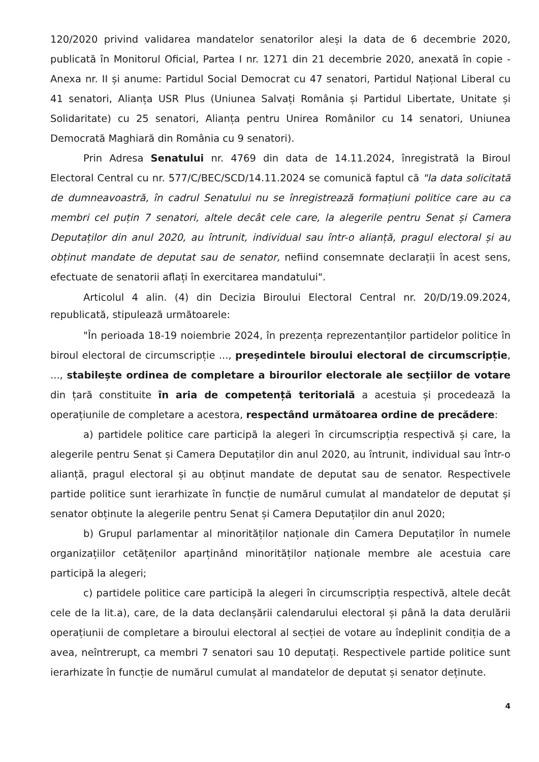120/2020 privind validarea mandatelor senatorilor aleși la data de 6 decembrie 2020, publicată în Monitorul Oficial, Partea I nr. 1271 din 21 decembrie 2020, anexată în copie - Anexa nr. II și anume: Partidul Social Democrat cu 47 senatori, Partidul Național Liberal cu 41 senatori, Alianța USR Plus (Uniunea Salvați România și Partidul Libertate, Unitate și Solidaritate) cu 25 senatori, Alianța pentru Unirea Românilor cu 14 senatori, Uniunea Democrată Maghiară din România cu 9 senatori).
Prin Adresa Senatului nr. 4769 din data de 14.11.2024, înregistrată la Biroul Electoral Central cu nr. 577/C/BEC/SCD/14.11.2024 se comunică faptul că "la data solicitată de dumneavoastră, în cadrul Senatului nu se înregistrează formațiuni politice care au ca membri cel puțin 7 senatori, altele decât cele care, la alegerile pentru Senat și Camera Deputaților din anul 2020, au întrunit, individual sau într-o alianță, pragul electoral și au obținut mandate de deputat sau de senator, nefiind consemnate declarații în acest sens, efectuate de senatorii aflați în exercitarea mandatului".
Articolul 4 alin. (4) din Decizia Biroului Electoral Central nr. 20/D/19.09.2024, republicată, stipulează următoarele:
"În perioada 18-19 noiembrie 2024, în prezența reprezentanților partidelor politice în biroul electoral de circumscripție ..., președintele biroului electoral de circumscripție, ..., stabilește ordinea de completare a birourilor electorale ale secțiilor de votare din țară constituite în aria de competență teritorială a acestuia și procedează la operațiunile de completare a acestora, respectând următoarea ordine de precădere:
a) partidele politice care participă la alegeri în circumscripția respectivă și care, la alegerile pentru Senat și Camera Deputaților din anul 2020, au întrunit, individual sau într-o alianță, pragul electoral și au obținut mandate de deputat sau de senator. Respectivele partide politice sunt ierarhizate în funcție de numărul cumulat al mandatelor de deputat și senator obținute la alegerile pentru Senat și Camera Deputaților din anul 2020;
b) Grupul parlamentar al minorităților naționale din Camera Deputaților în numele organizațiilor cetățenilor aparținând minorităților naționale membre ale acestuia care participă la alegeri;
c) partidele politice care participă la alegeri în circumscripția respectivă, altele decât cele de la lit.a), care, de la data declanșării calendarului electoral și până la data derulării operațiunii de completare a biroului electoral al secției de votare au îndeplinit condiția de a avea, neîntrerupt, ca membri 7 senatori sau 10 deputați. Respectivele partide politice sunt ierarhizate în funcție de numărul cumulat al mandatelor de deputat și senator deținute.
4